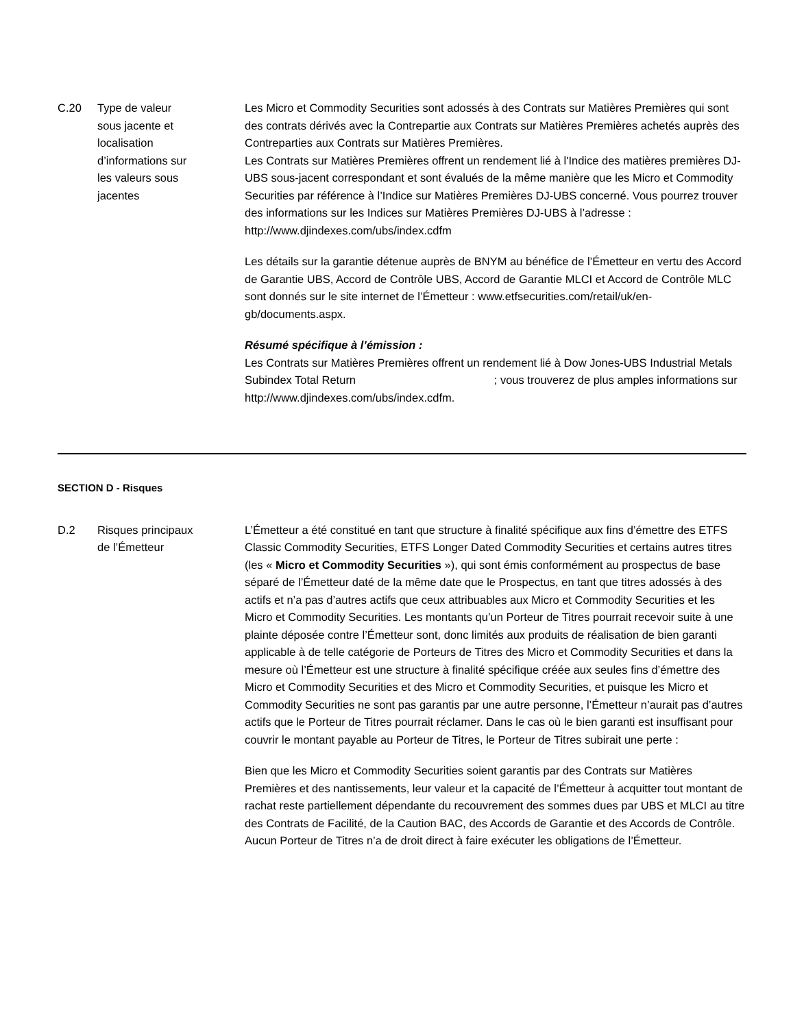C.20 Type de valeur
sous jacente et
localisation
d’informations sur
les valeurs sous
jacentes
Les Micro et Commodity Securities sont adossés à des Contrats sur Matières Premières qui sont des contrats dérivés avec la Contrepartie aux Contrats sur Matières Premières achetés auprès des Contreparties aux Contrats sur Matières Premières.
Les Contrats sur Matières Premières offrent un rendement lié à l'Indice des matières premières DJ-UBS sous-jacent correspondant et sont évalués de la même manière que les Micro et Commodity Securities par référence à l’Indice sur Matières Premières DJ-UBS concerné. Vous pourrez trouver des informations sur les Indices sur Matières Premières DJ-UBS à l’adresse :
http://www.djindexes.com/ubs/index.cdfm
Les détails sur la garantie détenue auprès de BNYM au bénéfice de l’Émetteur en vertu des Accord de Garantie UBS, Accord de Contrôle UBS, Accord de Garantie MLCI et Accord de Contrôle MLC sont donnés sur le site internet de l’Émetteur : www.etfsecurities.com/retail/uk/en-gb/documents.aspx.
Résumé spécifique à l’émission :
Les Contrats sur Matières Premières offrent un rendement lié à Dow Jones-UBS Industrial Metals Subindex Total Return ; vous trouverez de plus amples informations sur http://www.djindexes.com/ubs/index.cdfm.
SECTION D - Risques
D.2 Risques principaux
de l’Émetteur
L’Émetteur a été constitué en tant que structure à finalité spécifique aux fins d’émettre des ETFS Classic Commodity Securities, ETFS Longer Dated Commodity Securities et certains autres titres (les « Micro et Commodity Securities »), qui sont émis conformément au prospectus de base séparé de l’Émetteur daté de la même date que le Prospectus, en tant que titres adossés à des actifs et n’a pas d’autres actifs que ceux attribuables aux Micro et Commodity Securities et les Micro et Commodity Securities. Les montants qu’un Porteur de Titres pourrait recevoir suite à une plainte déposée contre l’Émetteur sont, donc limités aux produits de réalisation de bien garanti applicable à de telle catégorie de Porteurs de Titres des Micro et Commodity Securities et dans la mesure où l’Émetteur est une structure à finalité spécifique créée aux seules fins d’émettre des Micro et Commodity Securities et des Micro et Commodity Securities, et puisque les Micro et Commodity Securities ne sont pas garantis par une autre personne, l’Émetteur n’aurait pas d’autres actifs que le Porteur de Titres pourrait réclamer. Dans le cas où le bien garanti est insuffisant pour couvrir le montant payable au Porteur de Titres, le Porteur de Titres subirait une perte :
Bien que les Micro et Commodity Securities soient garantis par des Contrats sur Matières Premières et des nantissements, leur valeur et la capacité de l’Émetteur à acquitter tout montant de rachat reste partiellement dépendante du recouvrement des sommes dues par UBS et MLCI au titre des Contrats de Facilité, de la Caution BAC, des Accords de Garantie et des Accords de Contrôle. Aucun Porteur de Titres n’a de droit direct à faire exécuter les obligations de l’Émetteur.